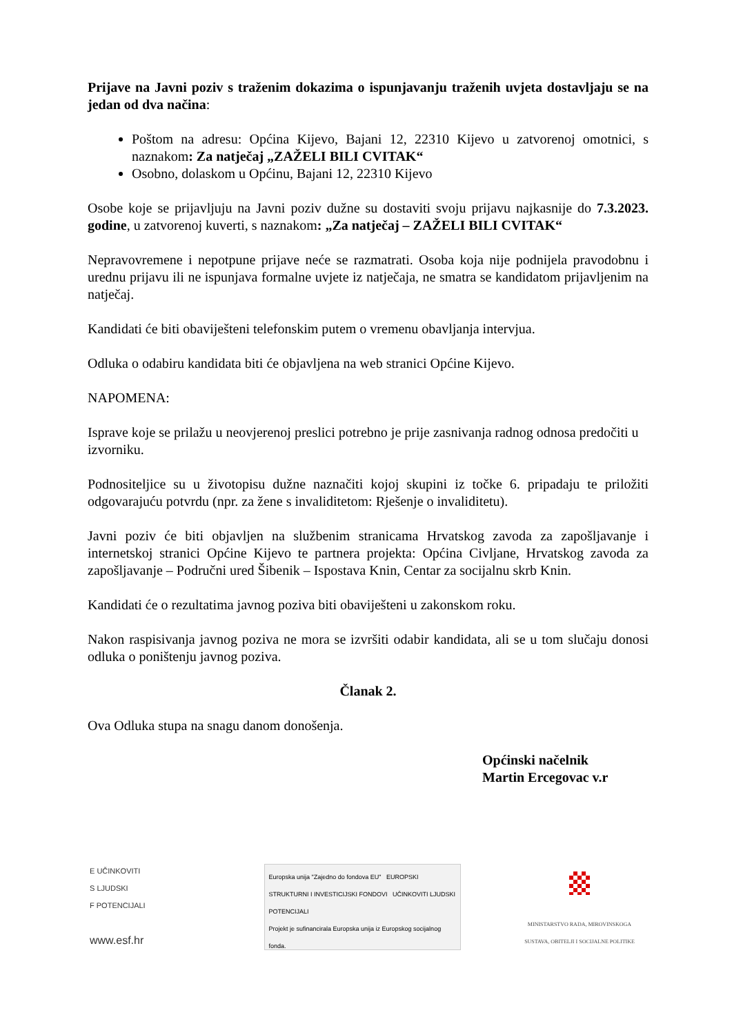Prijave na Javni poziv s traženim dokazima o ispunjavanju traženih uvjeta dostavljaju se na jedan od dva načina:
Poštom na adresu: Općina Kijevo, Bajani 12, 22310 Kijevo u zatvorenoj omotnici, s naznakom: Za natječaj „ZAŽELI BILI CVITAK“
Osobno, dolaskom u Općinu, Bajani 12, 22310 Kijevo
Osobe koje se prijavljuju na Javni poziv dužne su dostaviti svoju prijavu najkasnije do 7.3.2023. godine, u zatvorenoj kuverti, s naznakom: „Za natječaj – ZAŽELI BILI CVITAK“
Nepravovremene i nepotpune prijave neće se razmatrati. Osoba koja nije podnijela pravodobnu i urednu prijavu ili ne ispunjava formalne uvjete iz natječaja, ne smatra se kandidatom prijavljenim na natječaj.
Kandidati će biti obaviješteni telefonskim putem o vremenu obavljanja intervjua.
Odluka o odabiru kandidata biti će objavljena na web stranici Općine Kijevo.
NAPOMENA:
Isprave koje se prilažu u neovjerenoj preslici potrebno je prije zasnivanja radnog odnosa predočiti u izvorniku.
Podnositeljice su u životopisu dužne naznačiti kojoj skupini iz točke 6. pripadaju te priložiti odgovarajuću potvrdu (npr. za žene s invaliditetom: Rješenje o invaliditetu).
Javni poziv će biti objavljen na službenim stranicama Hrvatskog zavoda za zapošljavanje i internetskoj stranici Općine Kijevo te partnera projekta: Općina Civljane, Hrvatskog zavoda za zapošljavanje – Područni ured Šibenik – Ispostava Knin, Centar za socijalnu skrb Knin.
Kandidati će o rezultatima javnog poziva biti obaviješteni u zakonskom roku.
Nakon raspisivanja javnog poziva ne mora se izvršiti odabir kandidata, ali se u tom slučaju donosi odluka o poništenju javnog poziva.
Članak 2.
Ova Odluka stupa na snagu danom donošenja.
Općinski načelnik
Martin Ercegovac v.r
E UČINKOVITI
S LJUDSKI
F POTENCIJALI
www.esf.hr
Europska unija "Zajedno do fondova EU" EUROPSKI STRUKTURNI I INVESTICIJSKI FONDOVI UČINKOVITI LJUDSKI POTENCIJALI
Projekt je sufinancirala Europska unija iz Europskog socijalnog fonda.
MINISTARSTVO RADA, MIROVINSKOGA SUSTAVA, OBITELJI I SOCIJALNE POLITIKE